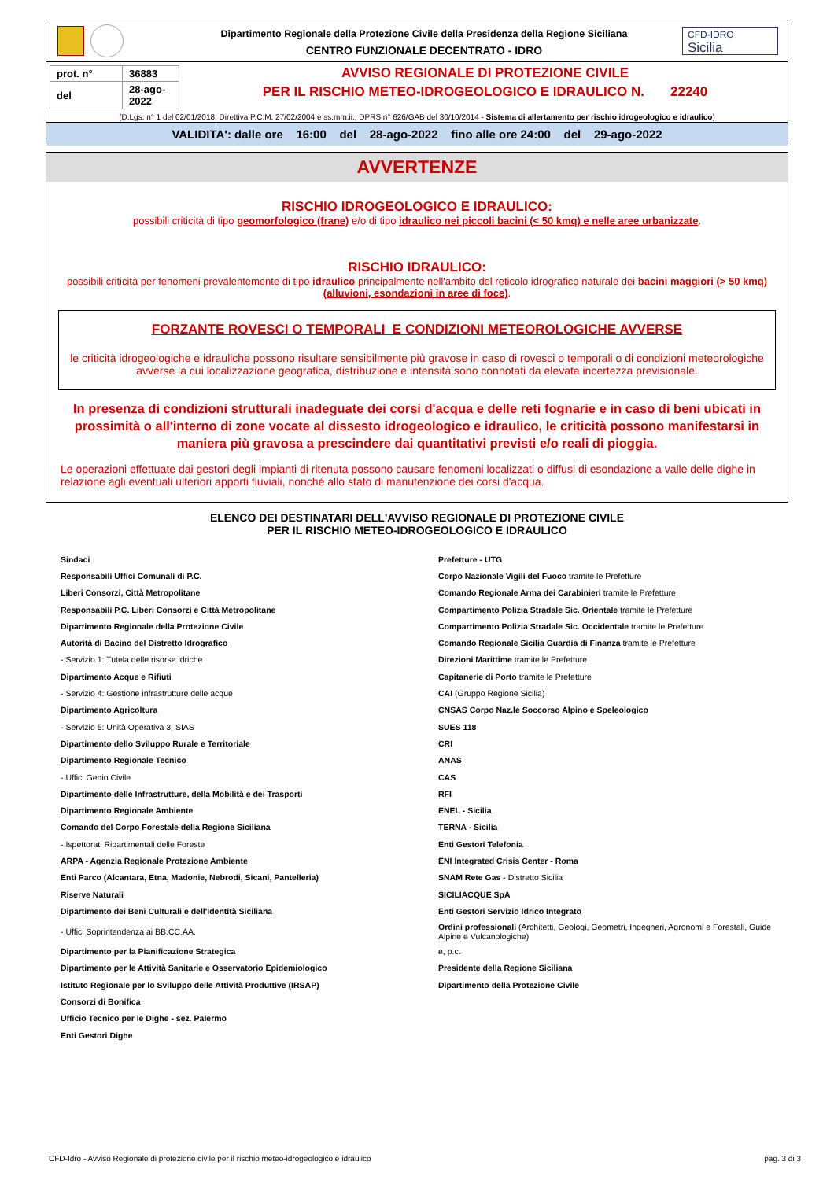Dipartimento Regionale della Protezione Civile della Presidenza della Regione Siciliana
CENTRO FUNZIONALE DECENTRATO - IDRO
CFD-IDRO
Sicilia
| prot. n° | 36883 |
| del | 28-ago-2022 |
AVVISO REGIONALE DI PROTEZIONE CIVILE
PER IL RISCHIO METEO-IDROGEOLOGICO E IDRAULICO N. 22240
(D.Lgs. n° 1 del 02/01/2018, Direttiva P.C.M. 27/02/2004 e ss.mm.ii., DPRS n° 626/GAB del 30/10/2014 - Sistema di allertamento per rischio idrogeologico e idraulico)
VALIDITA': dalle ore 16:00 del 28-ago-2022 fino alle ore 24:00 del 29-ago-2022
AVVERTENZE
RISCHIO IDROGEOLOGICO E IDRAULICO:
possibili criticità di tipo geomorfologico (frane) e/o di tipo idraulico nei piccoli bacini (< 50 kmq) e nelle aree urbanizzate.
RISCHIO IDRAULICO:
possibili criticità per fenomeni prevalentemente di tipo idraulico principalmente nell'ambito del reticolo idrografico naturale dei bacini maggiori (> 50 kmq) (alluvioni, esondazioni in aree di foce).
FORZANTE ROVESCI O TEMPORALI E CONDIZIONI METEOROLOGICHE AVVERSE
le criticità idrogeologiche e idrauliche possono risultare sensibilmente più gravose in caso di rovesci o temporali o di condizioni meteorologiche avverse la cui localizzazione geografica, distribuzione e intensità sono connotati da elevata incertezza previsionale.
In presenza di condizioni strutturali inadeguate dei corsi d'acqua e delle reti fognarie e in caso di beni ubicati in prossimità o all'interno di zone vocate al dissesto idrogeologico e idraulico, le criticità possono manifestarsi in maniera più gravosa a prescindere dai quantitativi previsti e/o reali di pioggia.
Le operazioni effettuate dai gestori degli impianti di ritenuta possono causare fenomeni localizzati o diffusi di esondazione a valle delle dighe in relazione agli eventuali ulteriori apporti fluviali, nonché allo stato di manutenzione dei corsi d'acqua.
ELENCO DEI DESTINATARI DELL'AVVISO REGIONALE DI PROTEZIONE CIVILE
PER IL RISCHIO METEO-IDROGEOLOGICO E IDRAULICO
| Sindaci | Prefetture - UTG |
| Responsabili Uffici Comunali di P.C. | Corpo Nazionale Vigili del Fuoco tramite le Prefetture |
| Liberi Consorzi, Città Metropolitane | Comando Regionale Arma dei Carabinieri tramite le Prefetture |
| Responsabili P.C. Liberi Consorzi e Città Metropolitane | Compartimento Polizia Stradale Sic. Orientale tramite le Prefetture |
| Dipartimento Regionale della Protezione Civile | Compartimento Polizia Stradale Sic. Occidentale tramite le Prefetture |
| Autorità di Bacino del Distretto Idrografico | Comando Regionale Sicilia Guardia di Finanza tramite le Prefetture |
| - Servizio 1: Tutela delle risorse idriche | Direzioni Marittime tramite le Prefetture |
| Dipartimento Acque e Rifiuti | Capitanerie di Porto tramite le Prefetture |
| - Servizio 4: Gestione infrastrutture delle acque | CAI (Gruppo Regione Sicilia) |
| Dipartimento Agricoltura | CNSAS Corpo Naz.le Soccorso Alpino e Speleologico |
| - Servizio 5: Unità Operativa 3, SIAS | SUES 118 |
| Dipartimento dello Sviluppo Rurale e Territoriale | CRI |
| Dipartimento Regionale Tecnico | ANAS |
| - Uffici Genio Civile | CAS |
| Dipartimento delle Infrastrutture, della Mobilità e dei Trasporti | RFI |
| Dipartimento Regionale Ambiente | ENEL - Sicilia |
| Comando del Corpo Forestale della Regione Siciliana | TERNA - Sicilia |
| - Ispettorati Ripartimentali delle Foreste | Enti Gestori Telefonia |
| ARPA - Agenzia Regionale Protezione Ambiente | ENI Integrated Crisis Center - Roma |
| Enti Parco (Alcantara, Etna, Madonie, Nebrodi, Sicani, Pantelleria) | SNAM Rete Gas - Distretto Sicilia |
| Riserve Naturali | SICILIACQUE SpA |
| Dipartimento dei Beni Culturali e dell'Identità Siciliana | Enti Gestori Servizio Idrico Integrato |
| - Uffici Soprintendenza ai BB.CC.AA. | Ordini professionali (Architetti, Geologi, Geometri, Ingegneri, Agronomi e Forestali, Guide Alpine e Vulcanologiche) |
| Dipartimento per la Pianificazione Strategica | e, p.c. |
| Dipartimento per le Attività Sanitarie e Osservatorio Epidemiologico | Presidente della Regione Siciliana |
| Istituto Regionale per lo Sviluppo delle Attività Produttive (IRSAP) | Dipartimento della Protezione Civile |
| Consorzi di Bonifica | |
| Ufficio Tecnico per le Dighe - sez. Palermo | |
| Enti Gestori Dighe | |
CFD-Idro - Avviso Regionale di protezione civile per il rischio meteo-idrogeologico e idraulico pag. 3 di 3